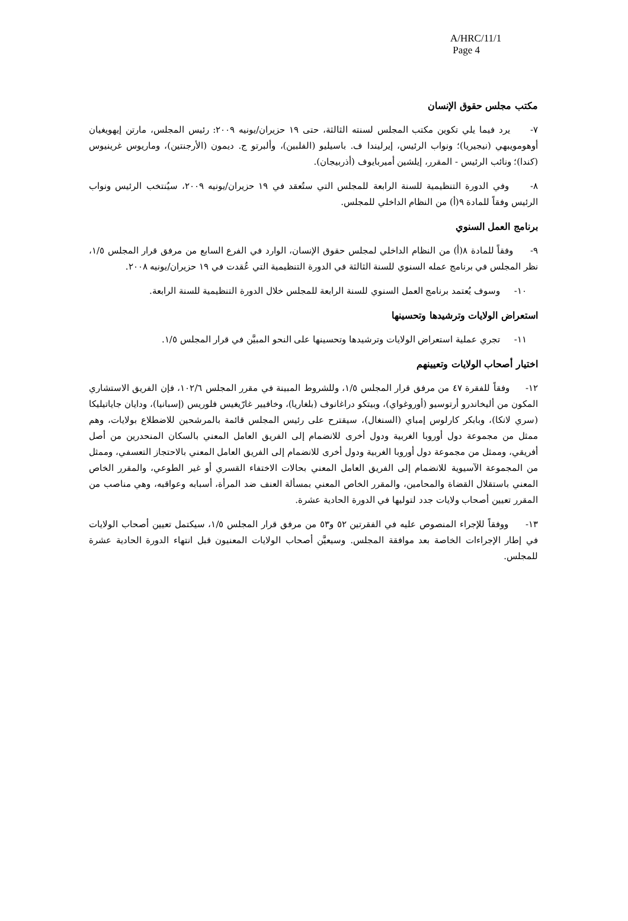A/HRC/11/1
Page 4
مكتب مجلس حقوق الإنسان
٧- يرد فيما يلي تكوين مكتب المجلس لسنته الثالثة، حتى ١٩ حزيران/يونيه ٢٠٠٩: رئيس المجلس، مارتن إيهويغيان أوهومويبهي (نيجيريا)؛ ونواب الرئيس، إيرليندا ف. باسيليو (الفلبين)، وألبرتو ج. ديمون (الأرجنتين)، وماريوس غرينيوس (كندا)؛ ونائب الرئيس - المقرر، إيلشين أميربايوف (أذربيجان).
٨- وفي الدورة التنظيمية للسنة الرابعة للمجلس التي ستُعقد في ١٩ حزيران/يونيه ٢٠٠٩، سيُنتخب الرئيس ونواب الرئيس وفقاً للمادة ٩(أ) من النظام الداخلي للمجلس.
برنامج العمل السنوي
٩- وفقاً للمادة ٨(أ) من النظام الداخلي لمجلس حقوق الإنسان، الوارد في الفرع السابع من مرفق قرار المجلس ١/٥، نظر المجلس في برنامج عمله السنوي للسنة الثالثة في الدورة التنظيمية التي عُقدت في ١٩ حزيران/يونيه ٢٠٠٨.
١٠- وسوف يُعتمد برنامج العمل السنوي للسنة الرابعة للمجلس خلال الدورة التنظيمية للسنة الرابعة.
استعراض الولايات وترشيدها وتحسينها
١١- تجري عملية استعراض الولايات وترشيدها وتحسينها على النحو المبيَّن في قرار المجلس ١/٥.
اختيار أصحاب الولايات وتعيينهم
١٢- وفقاً للفقرة ٤٧ من مرفق قرار المجلس ١/٥، وللشروط المبينة في مقرر المجلس ١٠٢/٦، فإن الفريق الاستشاري المكون من أليخاندرو أرتوسيو (أوروغواي)، وبيتكو دراغانوف (بلغاريا)، وخافيير غارّيغيس فلوريس (إسبانيا)، ودايان جاياتيليكا (سري لانكا)، وبابكر كارلوس إمباي (السنغال)، سيقترح على رئيس المجلس قائمة بالمرشحين للاضطلاع بولايات، وهم ممثل من مجموعة دول أوروبا الغربية ودول أخرى للانضمام إلى الفريق العامل المعني بالسكان المنحدرين من أصل أفريقي، وممثل من مجموعة دول أوروبا الغربية ودول أخرى للانضمام إلى الفريق العامل المعني بالاحتجاز التعسفي، وممثل من المجموعة الآسيوية للانضمام إلى الفريق العامل المعني بحالات الاختفاء القسري أو غير الطوعي، والمقرر الخاص المعني باستقلال القضاة والمحامين، والمقرر الخاص المعني بمسألة العنف ضد المرأة، أسبابه وعواقبه، وهي مناصب من المقرر تعيين أصحاب ولايات جدد لتوليها في الدورة الحادية عشرة.
١٣- ووفقاً للإجراء المنصوص عليه في الفقرتين ٥٢ و٥٣ من مرفق قرار المجلس ١/٥، سيكتمل تعيين أصحاب الولايات في إطار الإجراءات الخاصة بعد موافقة المجلس. وسيعيَّن أصحاب الولايات المعنيون قبل انتهاء الدورة الحادية عشرة للمجلس.